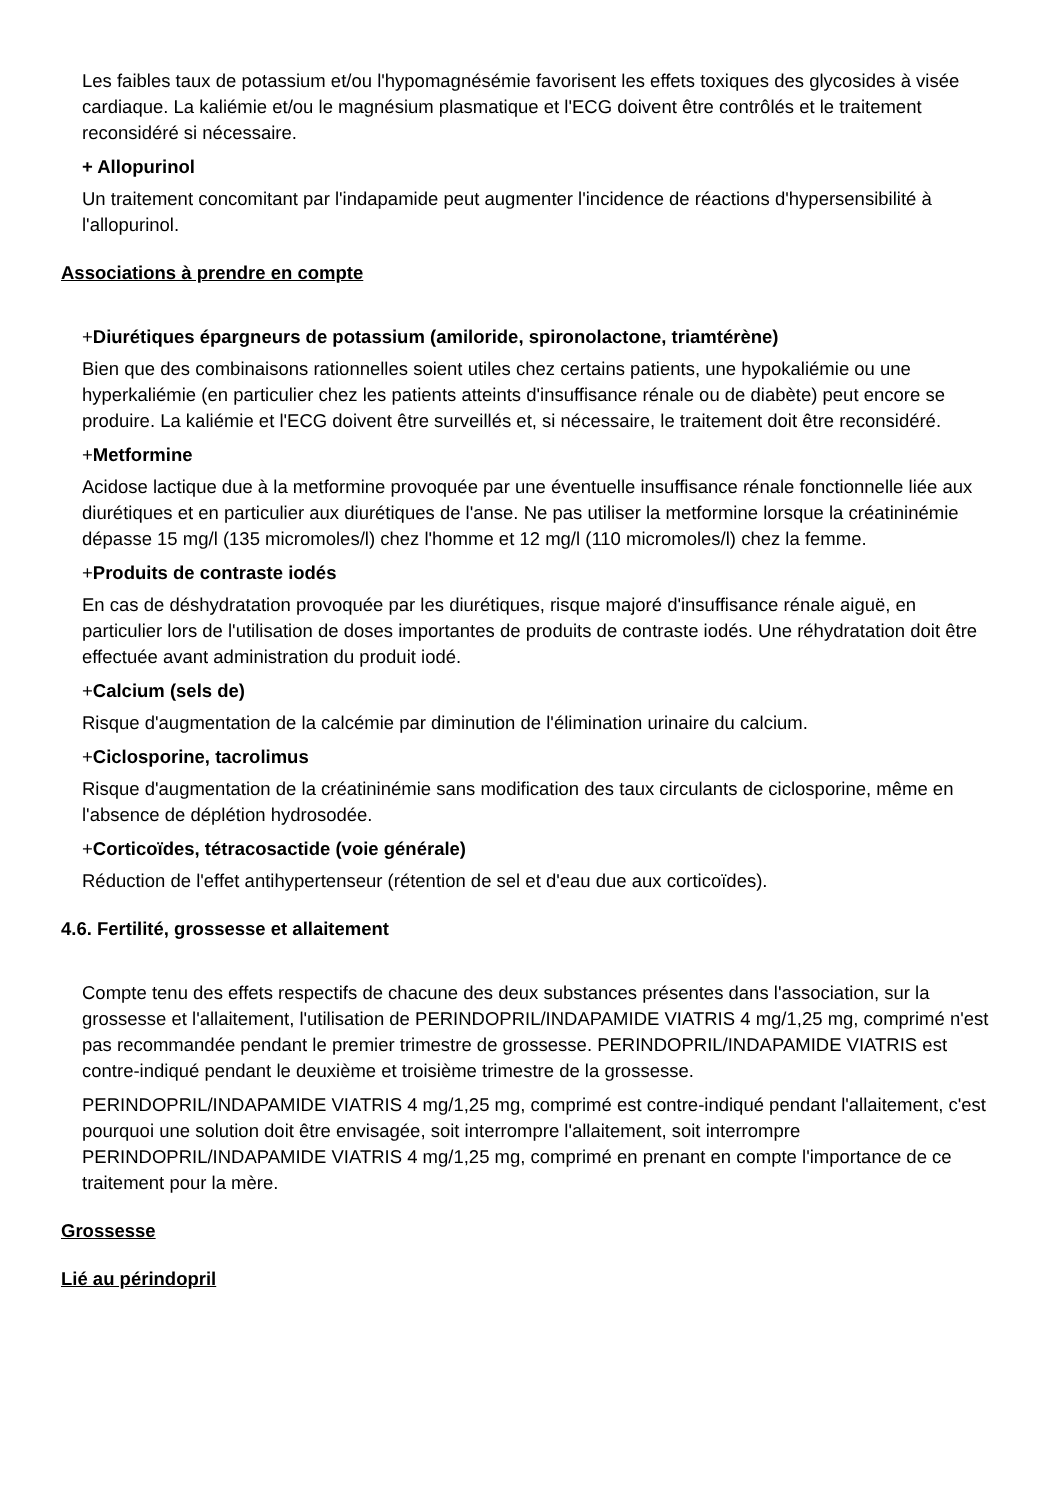Les faibles taux de potassium et/ou l'hypomagnésémie favorisent les effets toxiques des glycosides à visée cardiaque. La kaliémie et/ou le magnésium plasmatique et l'ECG doivent être contrôlés et le traitement reconsidéré si nécessaire.
+ Allopurinol
Un traitement concomitant par l'indapamide peut augmenter l'incidence de réactions d'hypersensibilité à l'allopurinol.
Associations à prendre en compte
+Diurétiques épargneurs de potassium (amiloride, spironolactone, triamtérène)
Bien que des combinaisons rationnelles soient utiles chez certains patients, une hypokaliémie ou une hyperkaliémie (en particulier chez les patients atteints d'insuffisance rénale ou de diabète) peut encore se produire. La kaliémie et l'ECG doivent être surveillés et, si nécessaire, le traitement doit être reconsidéré.
+Metformine
Acidose lactique due à la metformine provoquée par une éventuelle insuffisance rénale fonctionnelle liée aux diurétiques et en particulier aux diurétiques de l'anse. Ne pas utiliser la metformine lorsque la créatininémie dépasse 15 mg/l (135 micromoles/l) chez l'homme et 12 mg/l (110 micromoles/l) chez la femme.
+Produits de contraste iodés
En cas de déshydratation provoquée par les diurétiques, risque majoré d'insuffisance rénale aiguë, en particulier lors de l'utilisation de doses importantes de produits de contraste iodés. Une réhydratation doit être effectuée avant administration du produit iodé.
+Calcium (sels de)
Risque d'augmentation de la calcémie par diminution de l'élimination urinaire du calcium.
+Ciclosporine, tacrolimus
Risque d'augmentation de la créatininémie sans modification des taux circulants de ciclosporine, même en l'absence de déplétion hydrosodée.
+Corticoïdes, tétracosactide (voie générale)
Réduction de l'effet antihypertenseur (rétention de sel et d'eau due aux corticoïdes).
4.6. Fertilité, grossesse et allaitement
Compte tenu des effets respectifs de chacune des deux substances présentes dans l'association, sur la grossesse et l'allaitement, l'utilisation de PERINDOPRIL/INDAPAMIDE VIATRIS 4 mg/1,25 mg, comprimé n'est pas recommandée pendant le premier trimestre de grossesse. PERINDOPRIL/INDAPAMIDE VIATRIS est contre-indiqué pendant le deuxième et troisième trimestre de la grossesse.
PERINDOPRIL/INDAPAMIDE VIATRIS 4 mg/1,25 mg, comprimé est contre-indiqué pendant l'allaitement, c'est pourquoi une solution doit être envisagée, soit interrompre l'allaitement, soit interrompre PERINDOPRIL/INDAPAMIDE VIATRIS 4 mg/1,25 mg, comprimé en prenant en compte l'importance de ce traitement pour la mère.
Grossesse
Lié au périndopril